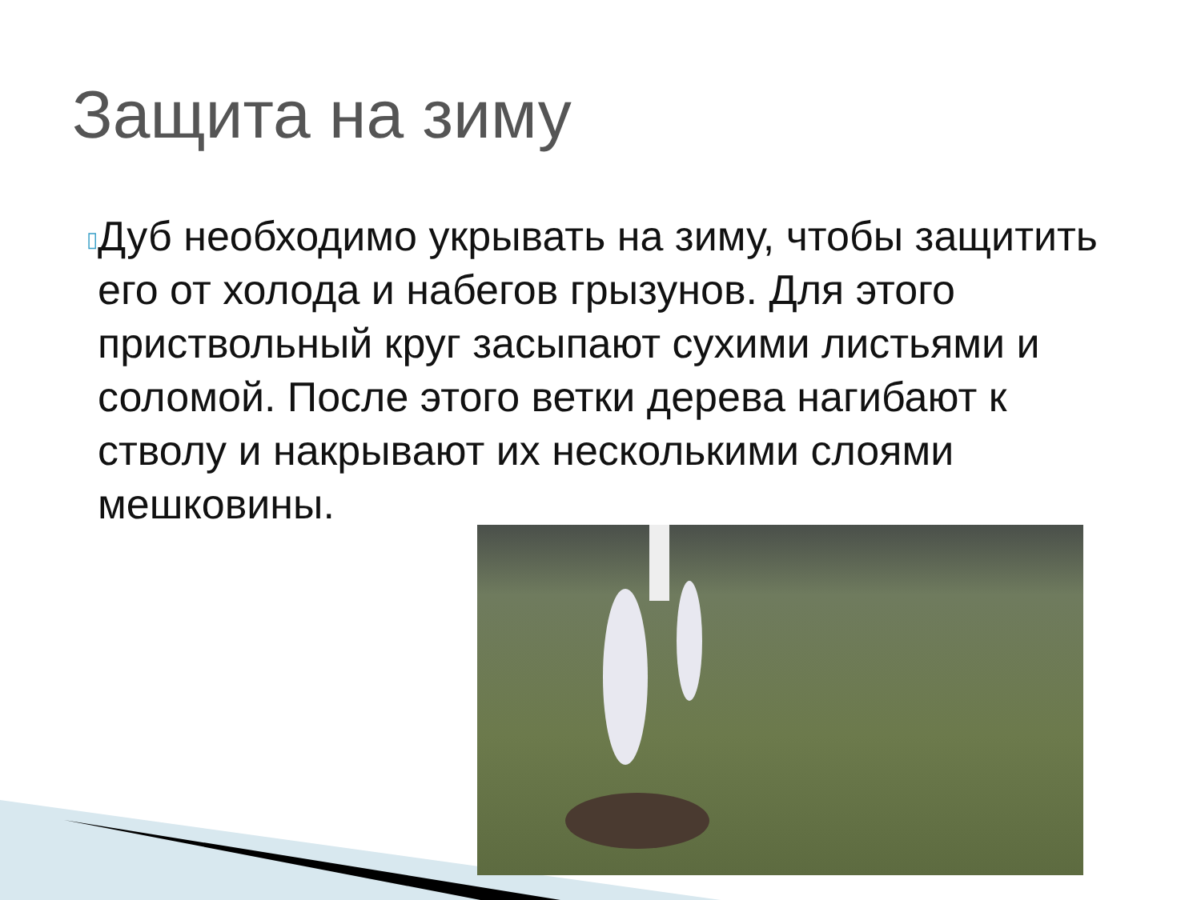Защита на зиму
▯
Дуб необходимо укрывать на зиму, чтобы защитить его от холода и набегов грызунов. Для этого приствольный круг засыпают сухими листьями и соломой. После этого ветки дерева нагибают к стволу и накрывают их несколькими слоями мешковины.